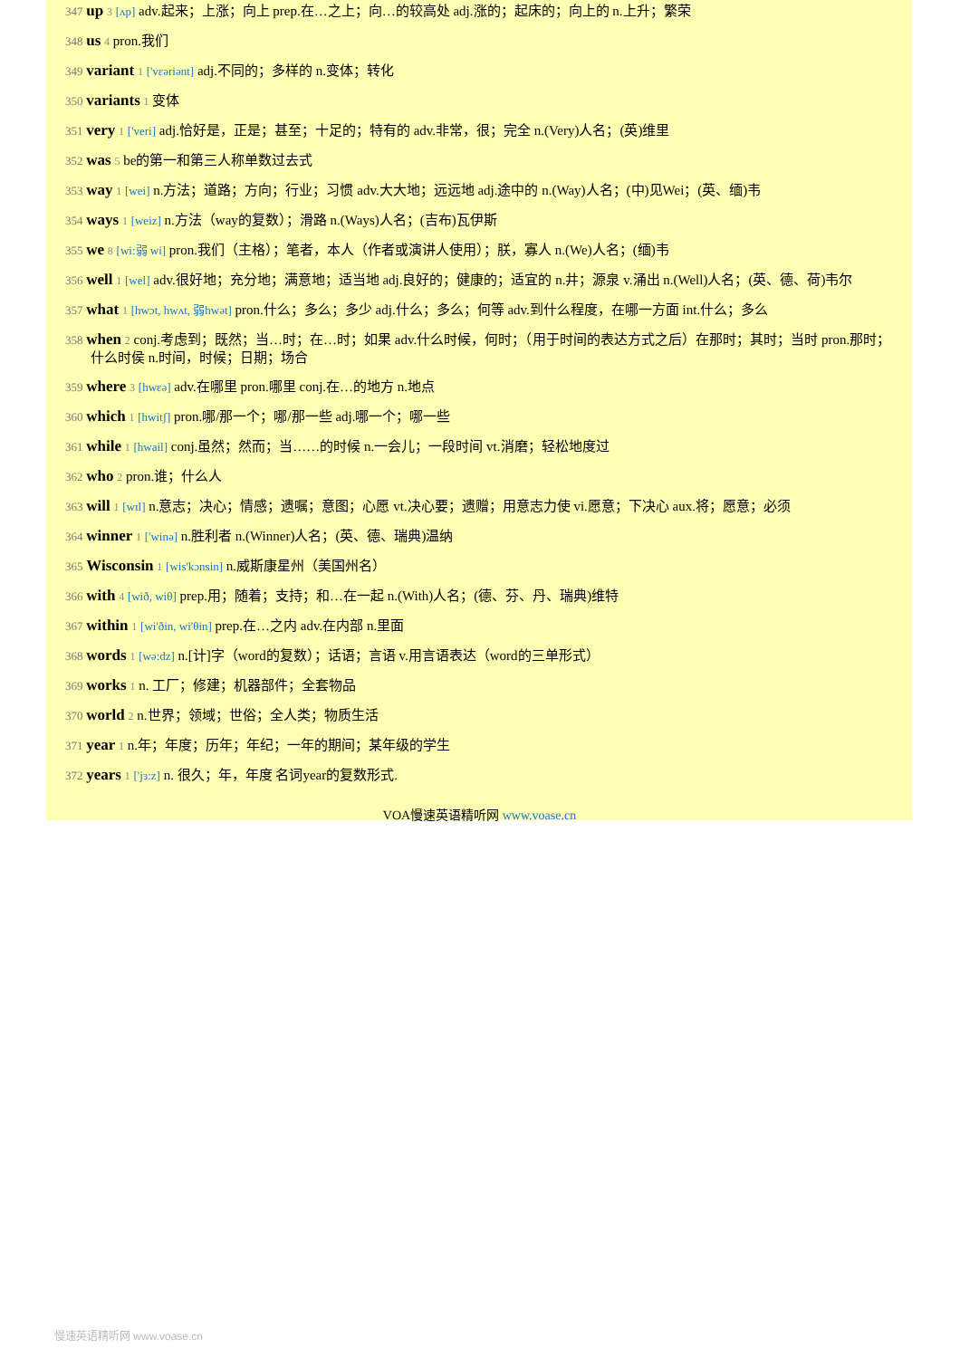347 up 3 [ʌp] adv.起来；上涨；向上 prep.在…之上；向…的较高处 adj.涨的；起床的；向上的 n.上升；繁荣
348 us 4 pron.我们
349 variant 1 ['vεəriənt] adj.不同的；多样的 n.变体；转化
350 variants 1 变体
351 very 1 ['veri] adj.恰好是，正是；甚至；十足的；特有的 adv.非常，很；完全 n.(Very)人名；(英)维里
352 was 5 be的第一和第三人称单数过去式
353 way 1 [wei] n.方法；道路；方向；行业；习惯 adv.大大地；远远地 adj.途中的 n.(Way)人名；(中)见Wei；(英、缅)韦
354 ways 1 [weiz] n.方法（way的复数）；滑路 n.(Ways)人名；(吉布)瓦伊斯
355 we 8 [wi:弱 wi] pron.我们（主格）；笔者，本人（作者或演讲人使用）；朕，寡人 n.(We)人名；(缅)韦
356 well 1 [wel] adv.很好地；充分地；满意地；适当地 adj.良好的；健康的；适宜的 n.井；源泉 v.涌出 n.(Well)人名；(英、德、荷)韦尔
357 what 1 [hwɔt, hwʌt, 弱hwət] pron.什么；多么；多少 adj.什么；多么；何等 adv.到什么程度，在哪一方面 int.什么；多么
358 when 2 conj.考虑到；既然；当…时；在…时；如果 adv.什么时候，何时；（用于时间的表达方式之后）在那时；其时；当时 pron.那时；什么时侯 n.时间，时候；日期；场合
359 where 3 [hwεə] adv.在哪里 pron.哪里 conj.在…的地方 n.地点
360 which 1 [hwitʃ] pron.哪/那一个；哪/那一些 adj.哪一个；哪一些
361 while 1 [hwail] conj.虽然；然而；当……的时候 n.一会儿；一段时间 vt.消磨；轻松地度过
362 who 2 pron.谁；什么人
363 will 1 [wɪl] n.意志；决心；情感；遗嘱；意图；心愿 vt.决心要；遗赠；用意志力使 vi.愿意；下决心 aux.将；愿意；必须
364 winner 1 ['winə] n.胜利者 n.(Winner)人名；(英、德、瑞典)温纳
365 Wisconsin 1 [wis'kɔnsin] n.威斯康星州（美国州名）
366 with 4 [wið, wiθ] prep.用；随着；支持；和…在一起 n.(With)人名；(德、芬、丹、瑞典)维特
367 within 1 [wi'ðin, wi'θin] prep.在…之内 adv.在内部 n.里面
368 words 1 [wə:dz] n.[计]字（word的复数）；话语；言语 v.用言语表达（word的三单形式）
369 works 1 n. 工厂；修建；机器部件；全套物品
370 world 2 n.世界；领域；世俗；全人类；物质生活
371 year 1 n.年；年度；历年；年纪；一年的期间；某年级的学生
372 years 1 ['jɜ:z] n. 很久；年，年度 名词year的复数形式.
VOA慢速英语精听网 www.voase.cn
慢速英语精听网 www.voase.cn